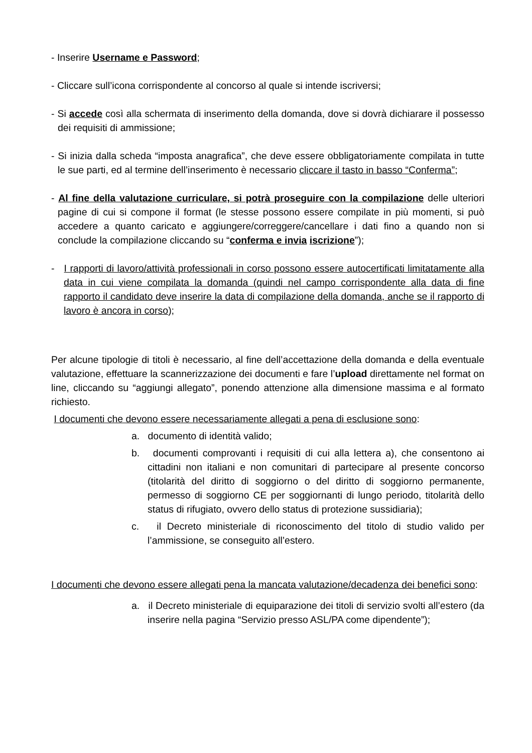- Inserire Username e Password;
- Cliccare sull’icona corrispondente al concorso al quale si intende iscriversi;
- Si accede così alla schermata di inserimento della domanda, dove si dovrà dichiarare il possesso dei requisiti di ammissione;
- Si inizia dalla scheda “imposta anagrafica”, che deve essere obbligatoriamente compilata in tutte le sue parti, ed al termine dell’inserimento è necessario cliccare il tasto in basso “Conferma”;
- Al fine della valutazione curriculare, si potrà proseguire con la compilazione delle ulteriori pagine di cui si compone il format (le stesse possono essere compilate in più momenti, si può accedere a quanto caricato e aggiungere/correggere/cancellare i dati fino a quando non si conclude la compilazione cliccando su “conferma e invia iscrizione”);
- I rapporti di lavoro/attività professionali in corso possono essere autocertificati limitatamente alla data in cui viene compilata la domanda (quindi nel campo corrispondente alla data di fine rapporto il candidato deve inserire la data di compilazione della domanda, anche se il rapporto di lavoro è ancora in corso);
Per alcune tipologie di titoli è necessario, al fine dell’accettazione della domanda e della eventuale valutazione, effettuare la scannerizzazione dei documenti e fare l’upload direttamente nel format on line, cliccando su “aggiungi allegato”, ponendo attenzione alla dimensione massima e al formato richiesto.
I documenti che devono essere necessariamente allegati a pena di esclusione sono:
a. documento di identità valido;
b. documenti comprovanti i requisiti di cui alla lettera a), che consentono ai cittadini non italiani e non comunitari di partecipare al presente concorso (titolarità del diritto di soggiorno o del diritto di soggiorno permanente, permesso di soggiorno CE per soggiornanti di lungo periodo, titolarità dello status di rifugiato, ovvero dello status di protezione sussidiaria);
c. il Decreto ministeriale di riconoscimento del titolo di studio valido per l’ammissione, se conseguito all’estero.
I documenti che devono essere allegati pena la mancata valutazione/decadenza dei benefici sono:
a. il Decreto ministeriale di equiparazione dei titoli di servizio svolti all’estero (da inserire nella pagina “Servizio presso ASL/PA come dipendente”);